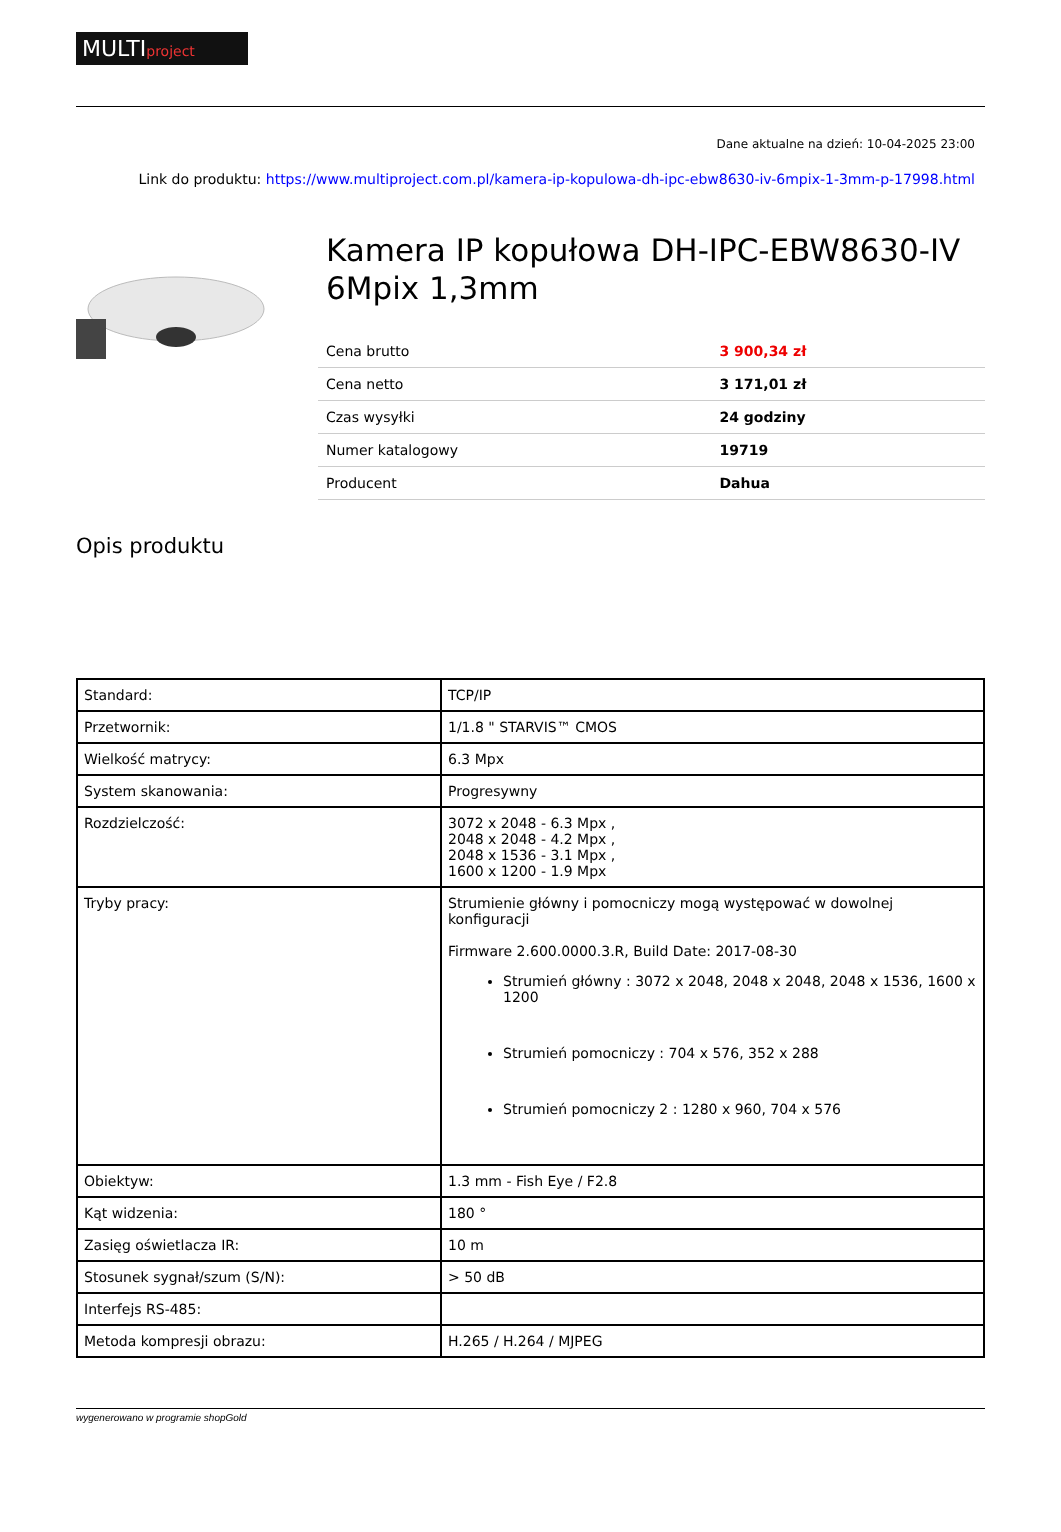MULTIproject
Dane aktualne na dzień: 10-04-2025 23:00
Link do produktu: https://www.multiproject.com.pl/kamera-ip-kopulowa-dh-ipc-ebw8630-iv-6mpix-1-3mm-p-17998.html
Kamera IP kopułowa DH-IPC-EBW8630-IV 6Mpix 1,3mm
| Cena brutto | 3 900,34 zł |
| Cena netto | 3 171,01 zł |
| Czas wysyłki | 24 godziny |
| Numer katalogowy | 19719 |
| Producent | Dahua |
Opis produktu
| Standard: | TCP/IP |
| Przetwornik: | 1/1.8 " STARVIS™ CMOS |
| Wielkość matrycy: | 6.3 Mpx |
| System skanowania: | Progresywny |
| Rozdzielczość: | 3072 x 2048 - 6.3 Mpx , 2048 x 2048 - 4.2 Mpx , 2048 x 1536 - 3.1 Mpx , 1600 x 1200 - 1.9 Mpx |
| Tryby pracy: | Strumienie główny i pomocniczy mogą występować w dowolnej konfiguracji Firmware 2.600.0000.3.R, Build Date: 2017-08-30 Strumień główny : 3072 x 2048, 2048 x 2048, 2048 x 1536, 1600 x 1200 Strumień pomocniczy : 704 x 576, 352 x 288 Strumień pomocniczy 2 : 1280 x 960, 704 x 576 |
| Obiektyw: | 1.3 mm - Fish Eye / F2.8 |
| Kąt widzenia: | 180 ° |
| Zasięg oświetlacza IR: | 10 m |
| Stosunek sygnał/szum (S/N): | > 50 dB |
| Interfejs RS-485: | |
| Metoda kompresji obrazu: | H.265 / H.264 / MJPEG |
wygenerowano w programie shopGold